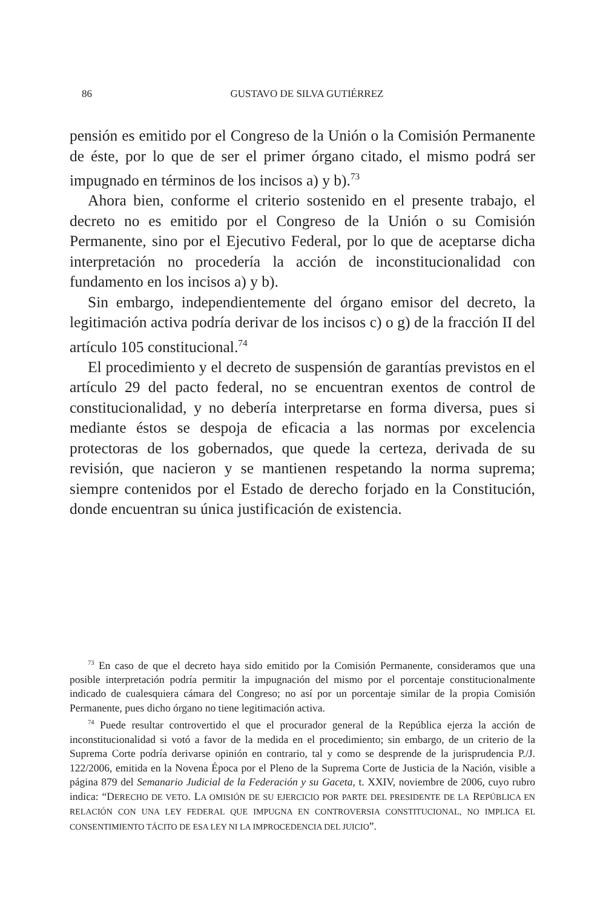86 GUSTAVO DE SILVA GUTIÉRREZ
pensión es emitido por el Congreso de la Unión o la Comisión Permanente de éste, por lo que de ser el primer órgano citado, el mismo podrá ser impugnado en términos de los incisos a) y b).<sup>73</sup>
Ahora bien, conforme el criterio sostenido en el presente trabajo, el decreto no es emitido por el Congreso de la Unión o su Comisión Permanente, sino por el Ejecutivo Federal, por lo que de aceptarse dicha interpretación no procedería la acción de inconstitucionalidad con fundamento en los incisos a) y b).
Sin embargo, independientemente del órgano emisor del decreto, la legitimación activa podría derivar de los incisos c) o g) de la fracción II del artículo 105 constitucional.<sup>74</sup>
El procedimiento y el decreto de suspensión de garantías previstos en el artículo 29 del pacto federal, no se encuentran exentos de control de constitucionalidad, y no debería interpretarse en forma diversa, pues si mediante éstos se despoja de eficacia a las normas por excelencia protectoras de los gobernados, que quede la certeza, derivada de su revisión, que nacieron y se mantienen respetando la norma suprema; siempre contenidos por el Estado de derecho forjado en la Constitución, donde encuentran su única justificación de existencia.
<sup>73</sup> En caso de que el decreto haya sido emitido por la Comisión Permanente, consideramos que una posible interpretación podría permitir la impugnación del mismo por el porcentaje constitucionalmente indicado de cualesquiera cámara del Congreso; no así por un porcentaje similar de la propia Comisión Permanente, pues dicho órgano no tiene legitimación activa.
<sup>74</sup> Puede resultar controvertido el que el procurador general de la República ejerza la acción de inconstitucionalidad si votó a favor de la medida en el procedimiento; sin embargo, de un criterio de la Suprema Corte podría derivarse opinión en contrario, tal y como se desprende de la jurisprudencia P./J. 122/2006, emitida en la Novena Época por el Pleno de la Suprema Corte de Justicia de la Nación, visible a página 879 del Semanario Judicial de la Federación y su Gaceta, t. XXIV, noviembre de 2006, cuyo rubro indica: “DERECHO DE VETO. LA OMISIÓN DE SU EJERCICIO POR PARTE DEL PRESIDENTE DE LA REPÚBLICA EN RELACIÓN CON UNA LEY FEDERAL QUE IMPUGNA EN CONTROVERSIA CONSTITUCIONAL, NO IMPLICA EL CONSENTIMIENTO TÁCITO DE ESA LEY NI LA IMPROCEDENCIA DEL JUICIO”.